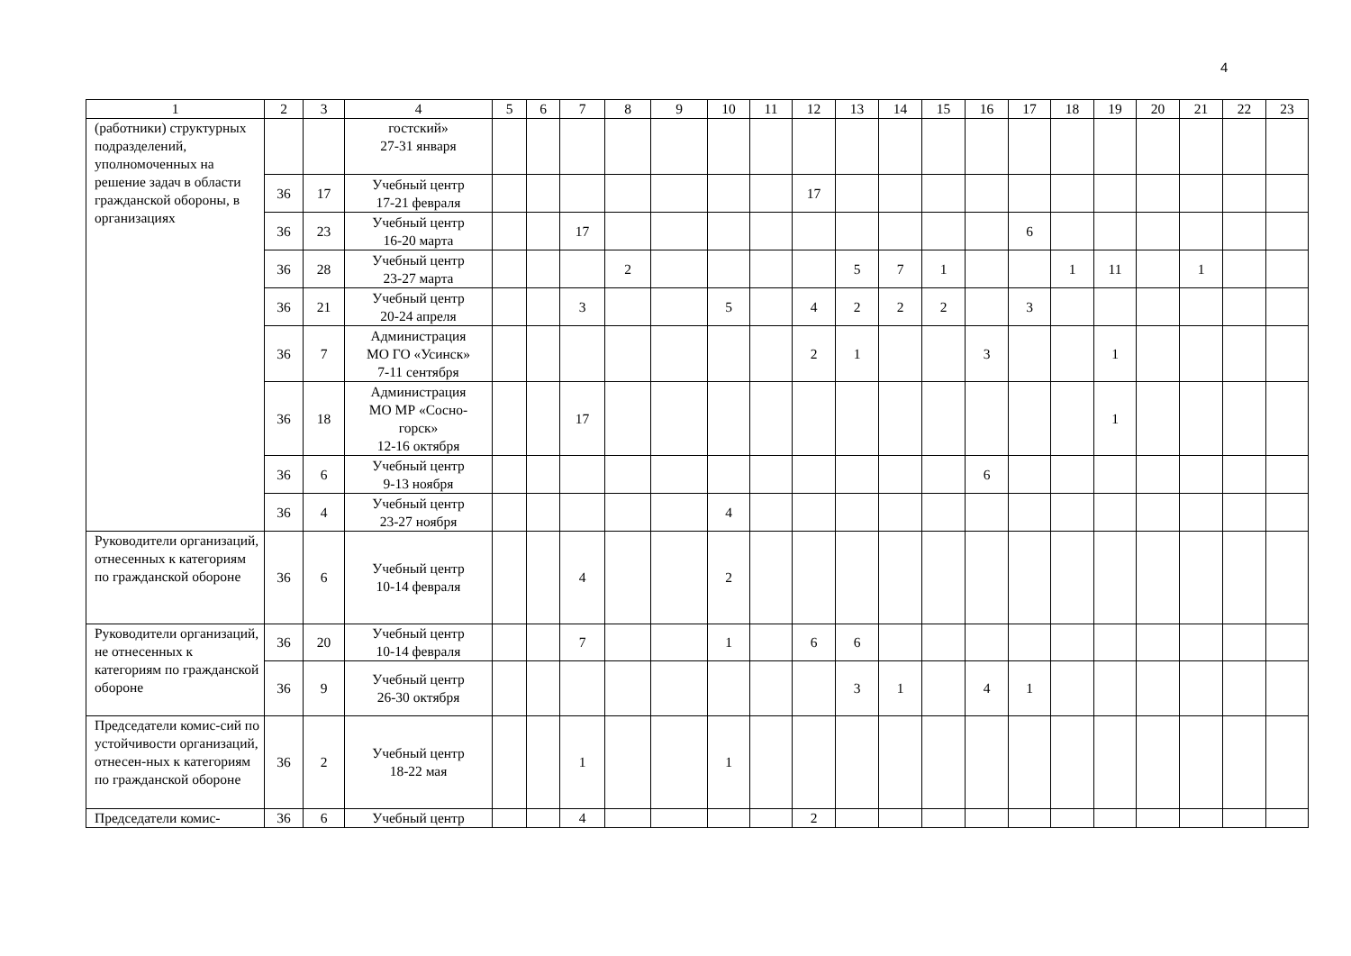4
| 1 | 2 | 3 | 4 | 5 | 6 | 7 | 8 | 9 | 10 | 11 | 12 | 13 | 14 | 15 | 16 | 17 | 18 | 19 | 20 | 21 | 22 | 23 |
| (работники) структурных подразделений, уполномоченных на решение задач в области гражданской обороны, в организациях | | | гостский» 27-31 января | | | | | | | | | | | | | | | | | | | |
| | 36 | 17 | Учебный центр 17-21 февраля | | | | | | | | 17 | | | | | | | | | | | |
| | 36 | 23 | Учебный центр 16-20 марта | | | 17 | | | | | | | | | | 6 | | | | | | |
| | 36 | 28 | Учебный центр 23-27 марта | | | | 2 | | | | | 5 | 7 | 1 | | | 1 | 11 | | 1 | | |
| | 36 | 21 | Учебный центр 20-24 апреля | | | 3 | | | 5 | | 4 | 2 | 2 | 2 | | 3 | | | | | | |
| | 36 | 7 | Администрация МО ГО «Усинск» 7-11 сентября | | | | | | | | 2 | 1 | | | 3 | | | 1 | | | | |
| | 36 | 18 | Администрация МО МР «Сосно- горск» 12-16 октября | | | 17 | | | | | | | | | | | | 1 | | | | |
| | 36 | 6 | Учебный центр 9-13 ноября | | | | | | | | | | | | 6 | | | | | | | |
| | 36 | 4 | Учебный центр 23-27 ноября | | | | | | 4 | | | | | | | | | | | | | |
| Руководители организаций, отнесенных к категориям по гражданской обороне | 36 | 6 | Учебный центр 10-14 февраля | | | 4 | | | 2 | | | | | | | | | | | | | |
| Руководители организаций, не отнесенных к категориям по гражданской обороне | 36 | 20 | Учебный центр 10-14 февраля | | | 7 | | | 1 | | 6 | 6 | | | | | | | | | | |
| | 36 | 9 | Учебный центр 26-30 октября | | | | | | | | | 3 | 1 | | 4 | 1 | | | | | | |
| Председатели комис-сий по устойчивости организаций, отнесен-ных к категориям по гражданской обороне | 36 | 2 | Учебный центр 18-22 мая | | | 1 | | | 1 | | | | | | | | | | | | | |
| Председатели комис- | 36 | 6 | Учебный центр | | | 4 | | | | | 2 | | | | | | | | | | | |